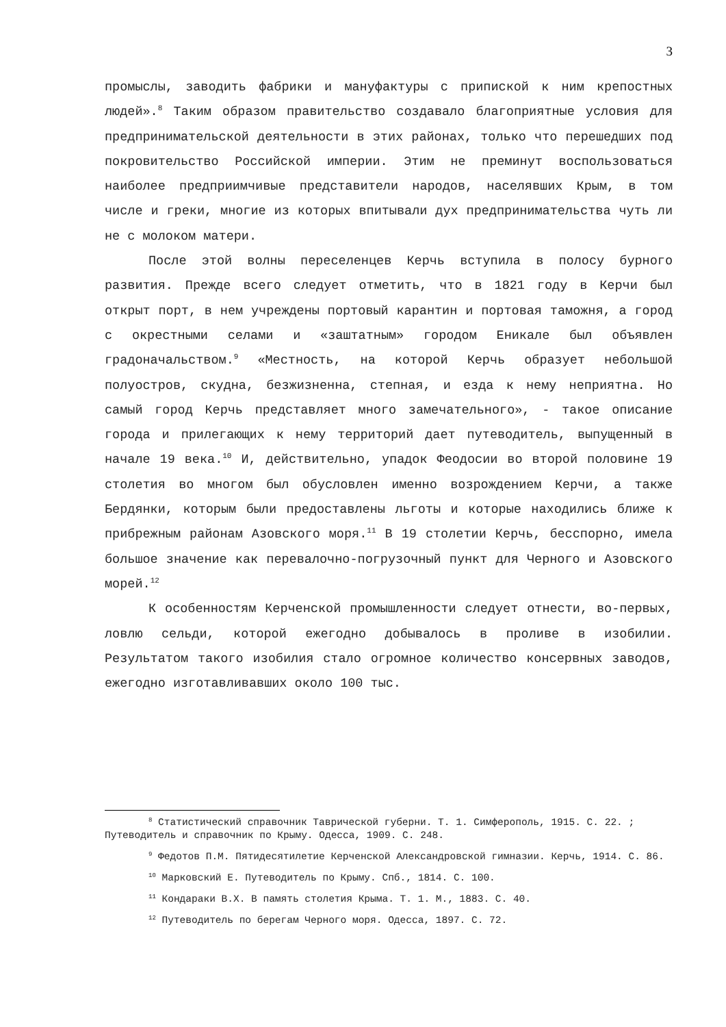3
промыслы, заводить фабрики и мануфактуры с припиской к ним крепостных людей».<sup>8</sup> Таким образом правительство создавало благоприятные условия для предпринимательской деятельности в этих районах, только что перешедших под покровительство Российской империи. Этим не преминут воспользоваться наиболее предприимчивые представители народов, населявших Крым, в том числе и греки, многие из которых впитывали дух предпринимательства чуть ли не с молоком матери.
После этой волны переселенцев Керчь вступила в полосу бурного развития. Прежде всего следует отметить, что в 1821 году в Керчи был открыт порт, в нем учреждены портовый карантин и портовая таможня, а город с окрестными селами и «заштатным» городом Еникале был объявлен градоначальством.<sup>9</sup> «Местность, на которой Керчь образует небольшой полуостров, скудна, безжизненна, степная, и езда к нему неприятна. Но самый город Керчь представляет много замечательного», - такое описание города и прилегающих к нему территорий дает путеводитель, выпущенный в начале 19 века.<sup>10</sup> И, действительно, упадок Феодосии во второй половине 19 столетия во многом был обусловлен именно возрождением Керчи, а также Бердянки, которым были предоставлены льготы и которые находились ближе к прибрежным районам Азовского моря.<sup>11</sup> В 19 столетии Керчь, бесспорно, имела большое значение как перевалочно-погрузочный пункт для Черного и Азовского морей.<sup>12</sup>
К особенностям Керченской промышленности следует отнести, во-первых, ловлю сельди, которой ежегодно добывалось в проливе в изобилии. Результатом такого изобилия стало огромное количество консервных заводов, ежегодно изготавливавших около 100 тыс.
<sup>8</sup> Статистический справочник Таврической губерни. Т. 1. Симферополь, 1915. С. 22. ; Путеводитель и справочник по Крыму. Одесса, 1909. С. 248.
<sup>9</sup> Федотов П.М. Пятидесятилетие Керченской Александровской гимназии. Керчь, 1914. С. 86.
<sup>10</sup> Марковский Е. Путеводитель по Крыму. Спб., 1814. С. 100.
<sup>11</sup> Кондараки В.Х. В память столетия Крыма. Т. 1. М., 1883. С. 40.
<sup>12</sup> Путеводитель по берегам Черного моря. Одесса, 1897. С. 72.